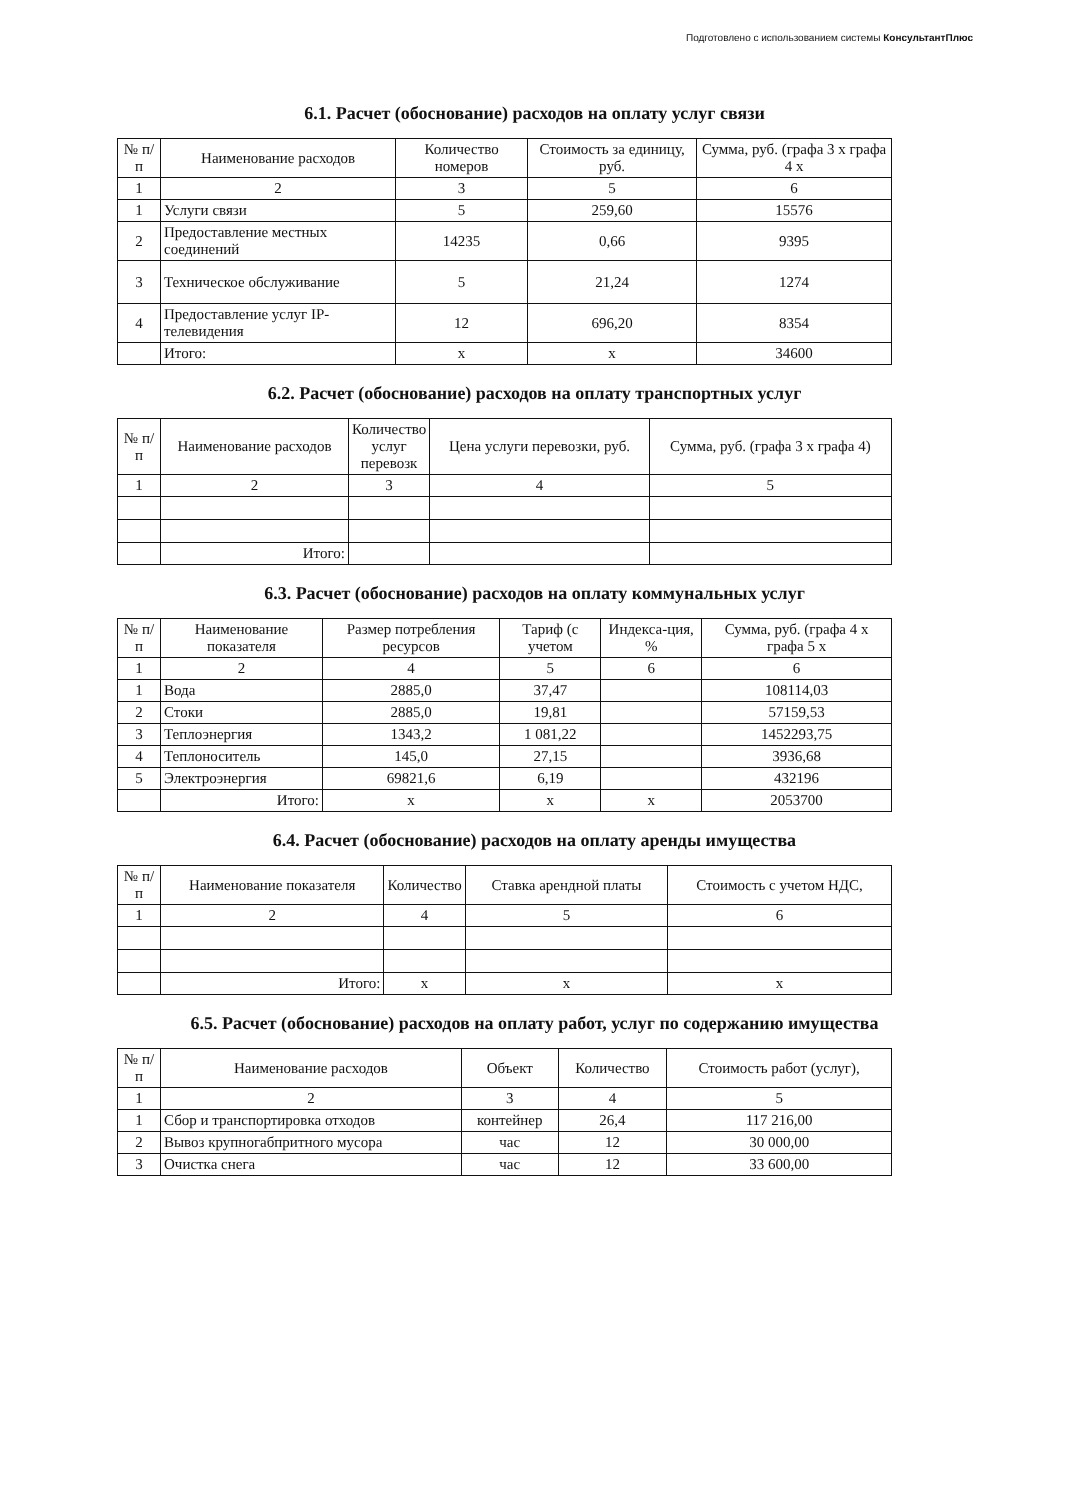Подготовлено с использованием системы КонсультантПлюс
6.1. Расчет (обоснование) расходов на оплату услуг связи
| № п/п | Наименование расходов | Количество номеров | Стоимость за единицу, руб. | Сумма, руб. (графа 3 х графа 4 х |
| --- | --- | --- | --- | --- |
| 1 | 2 | 3 | 5 | 6 |
| 1 | Услуги связи | 5 | 259,60 | 15576 |
| 2 | Предоставление местных соединений | 14235 | 0,66 | 9395 |
| 3 | Техническое обслуживание | 5 | 21,24 | 1274 |
| 4 | Предоставление услуг IP-телевидения | 12 | 696,20 | 8354 |
| | Итого: | x | x | 34600 |
6.2. Расчет (обоснование) расходов на оплату транспортных услуг
| № п/п | Наименование расходов | Количество услуг перевозк | Цена услуги перевозки, руб. | Сумма, руб. (графа 3 х графа 4) |
| --- | --- | --- | --- | --- |
| 1 | 2 | 3 | 4 | 5 |
| | Итого: | | | |
6.3. Расчет (обоснование) расходов на оплату коммунальных услуг
| № п/п | Наименование показателя | Размер потребления ресурсов | Тариф (с учетом | Индекса-ция, % | Сумма, руб. (графа 4 х графа 5 х |
| --- | --- | --- | --- | --- | --- |
| 1 | 2 | 4 | 5 | 6 | 6 |
| 1 | Вода | 2885,0 | 37,47 | | 108114,03 |
| 2 | Стоки | 2885,0 | 19,81 | | 57159,53 |
| 3 | Теплоэнергия | 1343,2 | 1 081,22 | | 1452293,75 |
| 4 | Теплоноситель | 145,0 | 27,15 | | 3936,68 |
| 5 | Электроэнергия | 69821,6 | 6,19 | | 432196 |
| | Итого: | x | x | x | 2053700 |
6.4. Расчет (обоснование) расходов на оплату аренды имущества
| № п/п | Наименование показателя | Количество | Ставка арендной платы | Стоимость с учетом НДС, |
| --- | --- | --- | --- | --- |
| 1 | 2 | 4 | 5 | 6 |
| | Итого: | x | x | x |
6.5. Расчет (обоснование) расходов на оплату работ, услуг по содержанию имущества
| № п/п | Наименование расходов | Объект | Количество | Стоимость работ (услуг), |
| --- | --- | --- | --- | --- |
| 1 | 2 | 3 | 4 | 5 |
| 1 | Сбор и транспортировка отходов | контейнер | 26,4 | 117 216,00 |
| 2 | Вывоз крупногабпритного мусора | час | 12 | 30 000,00 |
| 3 | Очистка снега | час | 12 | 33 600,00 |